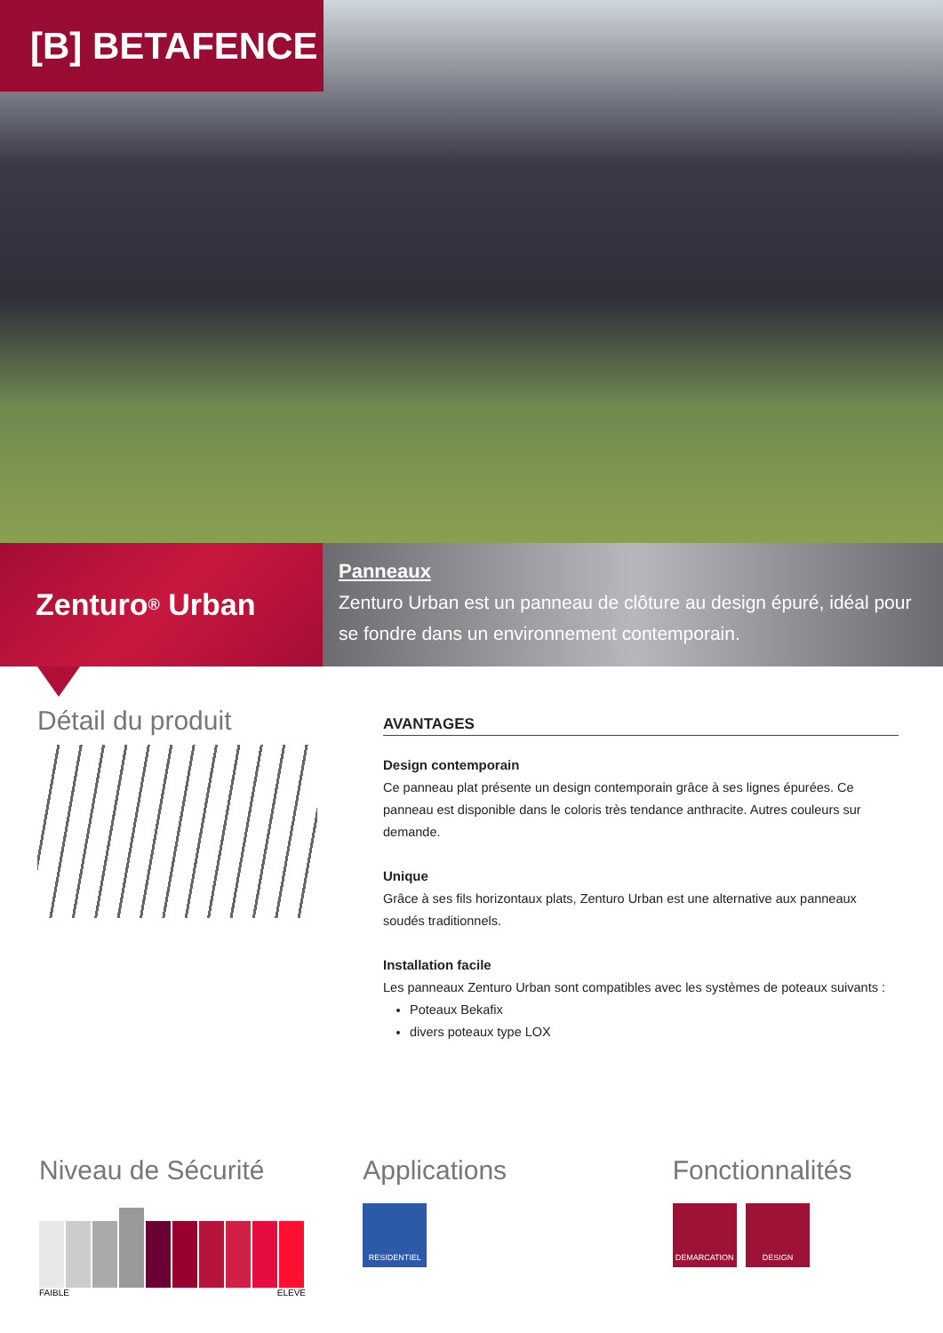[B] BETAFENCE
Zenturo<sup>®</sup> Urban
Panneaux
Zenturo Urban est un panneau de clôture au design épuré, idéal pour se fondre dans un environnement contemporain.
Détail du produit
AVANTAGES
Design contemporain
Ce panneau plat présente un design contemporain grâce à ses lignes épurées. Ce panneau est disponible dans le coloris très tendance anthracite. Autres couleurs sur demande.
Unique
Grâce à ses fils horizontaux plats, Zenturo Urban est une alternative aux panneaux soudés traditionnels.
Installation facile
Les panneaux Zenturo Urban sont compatibles avec les systèmes de poteaux suivants :
Poteaux Bekafix
divers poteaux type LOX
Niveau de Sécurité
FAIBLE ELEVE
Applications
RESIDENTIEL
Fonctionnalités
DEMARCATION DESIGN